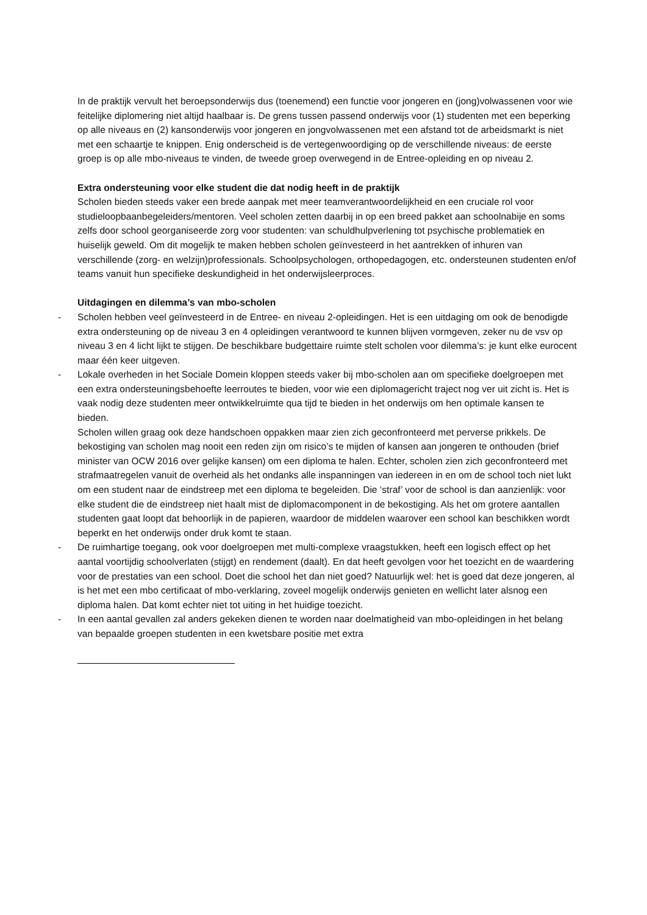In de praktijk vervult het beroepsonderwijs dus (toenemend) een functie voor jongeren en (jong)volwassenen voor wie feitelijke diplomering niet altijd haalbaar is. De grens tussen passend onderwijs voor (1) studenten met een beperking op alle niveaus en (2) kansonderwijs voor jongeren en jongvolwassenen met een afstand tot de arbeidsmarkt is niet met een schaartje te knippen. Enig onderscheid is de vertegenwoordiging op de verschillende niveaus: de eerste groep is op alle mbo-niveaus te vinden, de tweede groep overwegend in de Entree-opleiding en op niveau 2.
Extra ondersteuning voor elke student die dat nodig heeft in de praktijk
Scholen bieden steeds vaker een brede aanpak met meer teamverantwoordelijkheid en een cruciale rol voor studieloopbaanbegeleiders/mentoren. Veel scholen zetten daarbij in op een breed pakket aan schoolnabije en soms zelfs door school georganiseerde zorg voor studenten: van schuldhulpverlening tot psychische problematiek en huiselijk geweld. Om dit mogelijk te maken hebben scholen geïnvesteerd in het aantrekken of inhuren van verschillende (zorg- en welzijn)professionals. Schoolpsychologen, orthopedagogen, etc. ondersteunen studenten en/of teams vanuit hun specifieke deskundigheid in het onderwijsleerproces.
Uitdagingen en dilemma’s van mbo-scholen
- Scholen hebben veel geïnvesteerd in de Entree- en niveau 2-opleidingen. Het is een uitdaging om ook de benodigde extra ondersteuning op de niveau 3 en 4 opleidingen verantwoord te kunnen blijven vormgeven, zeker nu de vsv op niveau 3 en 4 licht lijkt te stijgen. De beschikbare budgettaire ruimte stelt scholen voor dilemma’s: je kunt elke eurocent maar één keer uitgeven.
- Lokale overheden in het Sociale Domein kloppen steeds vaker bij mbo-scholen aan om specifieke doelgroepen met een extra ondersteuningsbehoefte leerroutes te bieden, voor wie een diplomagericht traject nog ver uit zicht is. Het is vaak nodig deze studenten meer ontwikkelruimte qua tijd te bieden in het onderwijs om hen optimale kansen te bieden.
Scholen willen graag ook deze handschoen oppakken maar zien zich geconfronteerd met perverse prikkels. De bekostiging van scholen mag nooit een reden zijn om risico’s te mijden of kansen aan jongeren te onthouden (brief minister van OCW 2016 over gelijke kansen) om een diploma te halen. Echter, scholen zien zich geconfronteerd met strafmaatregelen vanuit de overheid als het ondanks alle inspanningen van iedereen in en om de school toch niet lukt om een student naar de eindstreep met een diploma te begeleiden. Die ‘straf’ voor de school is dan aanzienlijk: voor elke student die de eindstreep niet haalt mist de diplomacomponent in de bekostiging. Als het om grotere aantallen studenten gaat loopt dat behoorlijk in de papieren, waardoor de middelen waarover een school kan beschikken wordt beperkt en het onderwijs onder druk komt te staan.
- De ruimhartige toegang, ook voor doelgroepen met multi-complexe vraagstukken, heeft een logisch effect op het aantal voortijdig schoolverlaten (stijgt) en rendement (daalt). En dat heeft gevolgen voor het toezicht en de waardering voor de prestaties van een school. Doet die school het dan niet goed? Natuurlijk wel: het is goed dat deze jongeren, al is het met een mbo certificaat of mbo-verklaring, zoveel mogelijk onderwijs genieten en wellicht later alsnog een diploma halen. Dat komt echter niet tot uiting in het huidige toezicht.
- In een aantal gevallen zal anders gekeken dienen te worden naar doelmatigheid van mbo-opleidingen in het belang van bepaalde groepen studenten in een kwetsbare positie met extra